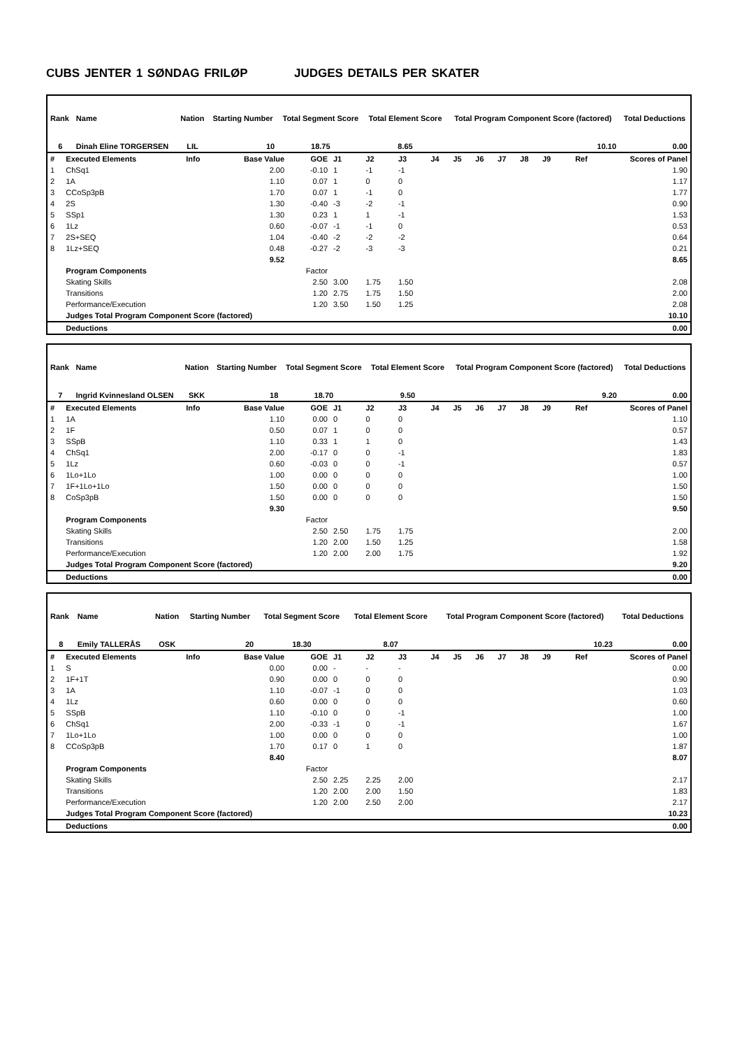CUBS JENTER 1 SØNDAG FRILØP JUDGES DETAILS PER SKATER
| Rank | Name | Nation | Starting Number | Total Segment Score | Total Element Score | Total Program Component Score (factored) | Total Deductions |
| --- | --- | --- | --- | --- | --- | --- | --- |
| 6 | Dinah Eline TORGERSEN | LIL | 10 | 18.75 | 8.65 | 10.10 | 0.00 |
| # | Executed Elements | Info | Base Value | GOE | J1 | J2 | J3 | J4 | J5 | J6 | J7 | J8 | J9 | Ref | Scores of Panel |
| 1 | ChSq1 | | 2.00 | -0.10 | 1 | -1 | -1 | | | | | | | | 1.90 |
| 2 | 1A | | 1.10 | 0.07 | 1 | 0 | 0 | | | | | | | | 1.17 |
| 3 | CCoSp3pB | | 1.70 | 0.07 | 1 | -1 | 0 | | | | | | | | 1.77 |
| 4 | 2S | | 1.30 | -0.40 | -3 | -2 | -1 | | | | | | | | 0.90 |
| 5 | SSp1 | | 1.30 | 0.23 | 1 | 1 | -1 | | | | | | | | 1.53 |
| 6 | 1Lz | | 0.60 | -0.07 | -1 | -1 | 0 | | | | | | | | 0.53 |
| 7 | 2S+SEQ | | 1.04 | -0.40 | -2 | -2 | -2 | | | | | | | | 0.64 |
| 8 | 1Lz+SEQ | | 0.48 | -0.27 | -2 | -3 | -3 | | | | | | | | 0.21 |
| | | | 9.52 | | | | | | | | | | | | 8.65 |
| | Program Components | | | Factor | | | | | | | | | | | |
| | Skating Skills | | | 2.50 | 3.00 | 1.75 | 1.50 | | | | | | | | 2.08 |
| | Transitions | | | 1.20 | 2.75 | 1.75 | 1.50 | | | | | | | | 2.00 |
| | Performance/Execution | | | 1.20 | 3.50 | 1.50 | 1.25 | | | | | | | | 2.08 |
| | Judges Total Program Component Score (factored) | | | | | | | | | | | | | | 10.10 |
| | Deductions | | | | | | | | | | | | | | 0.00 |
| Rank | Name | Nation | Starting Number | Total Segment Score | Total Element Score | Total Program Component Score (factored) | Total Deductions |
| --- | --- | --- | --- | --- | --- | --- | --- |
| 7 | Ingrid Kvinnesland OLSEN | SKK | 18 | 18.70 | 9.50 | 9.20 | 0.00 |
| # | Executed Elements | Info | Base Value | GOE | J1 | J2 | J3 | J4 | J5 | J6 | J7 | J8 | J9 | Ref | Scores of Panel |
| 1 | 1A | | 1.10 | 0.00 | 0 | 0 | 0 | | | | | | | | 1.10 |
| 2 | 1F | | 0.50 | 0.07 | 1 | 0 | 0 | | | | | | | | 0.57 |
| 3 | SSpB | | 1.10 | 0.33 | 1 | 1 | 0 | | | | | | | | 1.43 |
| 4 | ChSq1 | | 2.00 | -0.17 | 0 | 0 | -1 | | | | | | | | 1.83 |
| 5 | 1Lz | | 0.60 | -0.03 | 0 | 0 | -1 | | | | | | | | 0.57 |
| 6 | 1Lo+1Lo | | 1.00 | 0.00 | 0 | 0 | 0 | | | | | | | | 1.00 |
| 7 | 1F+1Lo+1Lo | | 1.50 | 0.00 | 0 | 0 | 0 | | | | | | | | 1.50 |
| 8 | CoSp3pB | | 1.50 | 0.00 | 0 | 0 | 0 | | | | | | | | 1.50 |
| | | | 9.30 | | | | | | | | | | | | 9.50 |
| | Program Components | | | Factor | | | | | | | | | | | |
| | Skating Skills | | | 2.50 | 2.50 | 1.75 | 1.75 | | | | | | | | 2.00 |
| | Transitions | | | 1.20 | 2.00 | 1.50 | 1.25 | | | | | | | | 1.58 |
| | Performance/Execution | | | 1.20 | 2.00 | 2.00 | 1.75 | | | | | | | | 1.92 |
| | Judges Total Program Component Score (factored) | | | | | | | | | | | | | | 9.20 |
| | Deductions | | | | | | | | | | | | | | 0.00 |
| Rank | Name | Nation | Starting Number | Total Segment Score | Total Element Score | Total Program Component Score (factored) | Total Deductions |
| --- | --- | --- | --- | --- | --- | --- | --- |
| 8 | Emily TALLERÅS | OSK | 20 | 18.30 | 8.07 | 10.23 | 0.00 |
| # | Executed Elements | Info | Base Value | GOE | J1 | J2 | J3 | J4 | J5 | J6 | J7 | J8 | J9 | Ref | Scores of Panel |
| 1 | S | | 0.00 | 0.00 | - | - | - | | | | | | | | 0.00 |
| 2 | 1F+1T | | 0.90 | 0.00 | 0 | 0 | 0 | | | | | | | | 0.90 |
| 3 | 1A | | 1.10 | -0.07 | -1 | 0 | 0 | | | | | | | | 1.03 |
| 4 | 1Lz | | 0.60 | 0.00 | 0 | 0 | 0 | | | | | | | | 0.60 |
| 5 | SSpB | | 1.10 | -0.10 | 0 | 0 | -1 | | | | | | | | 1.00 |
| 6 | ChSq1 | | 2.00 | -0.33 | -1 | 0 | -1 | | | | | | | | 1.67 |
| 7 | 1Lo+1Lo | | 1.00 | 0.00 | 0 | 0 | 0 | | | | | | | | 1.00 |
| 8 | CCoSp3pB | | 1.70 | 0.17 | 0 | 1 | 0 | | | | | | | | 1.87 |
| | | | 8.40 | | | | | | | | | | | | 8.07 |
| | Program Components | | | Factor | | | | | | | | | | | |
| | Skating Skills | | | 2.50 | 2.25 | 2.25 | 2.00 | | | | | | | | 2.17 |
| | Transitions | | | 1.20 | 2.00 | 2.00 | 1.50 | | | | | | | | 1.83 |
| | Performance/Execution | | | 1.20 | 2.00 | 2.50 | 2.00 | | | | | | | | 2.17 |
| | Judges Total Program Component Score (factored) | | | | | | | | | | | | | | 10.23 |
| | Deductions | | | | | | | | | | | | | | 0.00 |